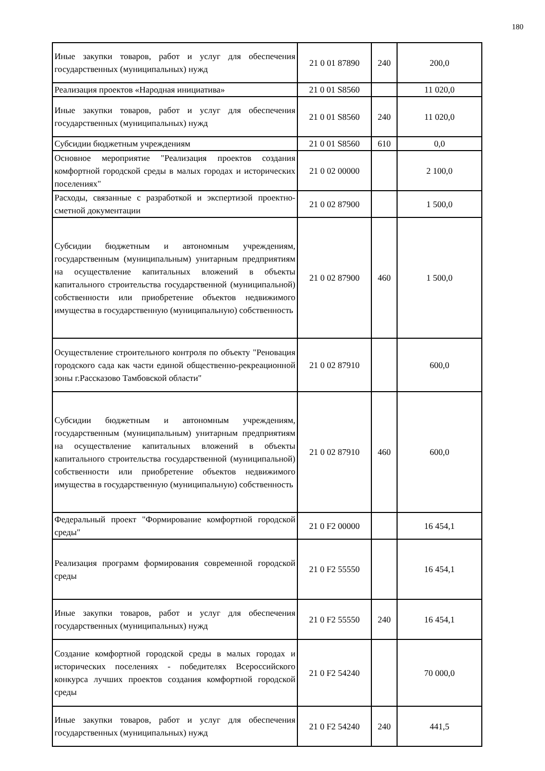180
| Иные закупки товаров, работ и услуг для обеспечения государственных (муниципальных) нужд | 21 0 01 87890 | 240 | 200,0 |
| Реализация проектов «Народная инициатива» | 21 0 01 S8560 | | 11 020,0 |
| Иные закупки товаров, работ и услуг для обеспечения государственных (муниципальных) нужд | 21 0 01 S8560 | 240 | 11 020,0 |
| Субсидии бюджетным учреждениям | 21 0 01 S8560 | 610 | 0,0 |
| Основное мероприятие "Реализация проектов создания комфортной городской среды в малых городах и исторических поселениях" | 21 0 02 00000 | | 2 100,0 |
| Расходы, связанные с разработкой и экспертизой проектно-сметной документации | 21 0 02 87900 | | 1 500,0 |
| Субсидии бюджетным и автономным учреждениям, государственным (муниципальным) унитарным предприятиям на осуществление капитальных вложений в объекты капитального строительства государственной (муниципальной) собственности или приобретение объектов недвижимого имущества в государственную (муниципальную) собственность | 21 0 02 87900 | 460 | 1 500,0 |
| Осуществление строительного контроля по объекту "Реновация городского сада как части единой общественно-рекреационной зоны г.Рассказово Тамбовской области" | 21 0 02 87910 | | 600,0 |
| Субсидии бюджетным и автономным учреждениям, государственным (муниципальным) унитарным предприятиям на осуществление капитальных вложений в объекты капитального строительства государственной (муниципальной) собственности или приобретение объектов недвижимого имущества в государственную (муниципальную) собственность | 21 0 02 87910 | 460 | 600,0 |
| Федеральный проект "Формирование комфортной городской среды" | 21 0 F2 00000 | | 16 454,1 |
| Реализация программ формирования современной городской среды | 21 0 F2 55550 | | 16 454,1 |
| Иные закупки товаров, работ и услуг для обеспечения государственных (муниципальных) нужд | 21 0 F2 55550 | 240 | 16 454,1 |
| Создание комфортной городской среды в малых городах и исторических поселениях - победителях Всероссийского конкурса лучших проектов создания комфортной городской среды | 21 0 F2 54240 | | 70 000,0 |
| Иные закупки товаров, работ и услуг для обеспечения государственных (муниципальных) нужд | 21 0 F2 54240 | 240 | 441,5 |